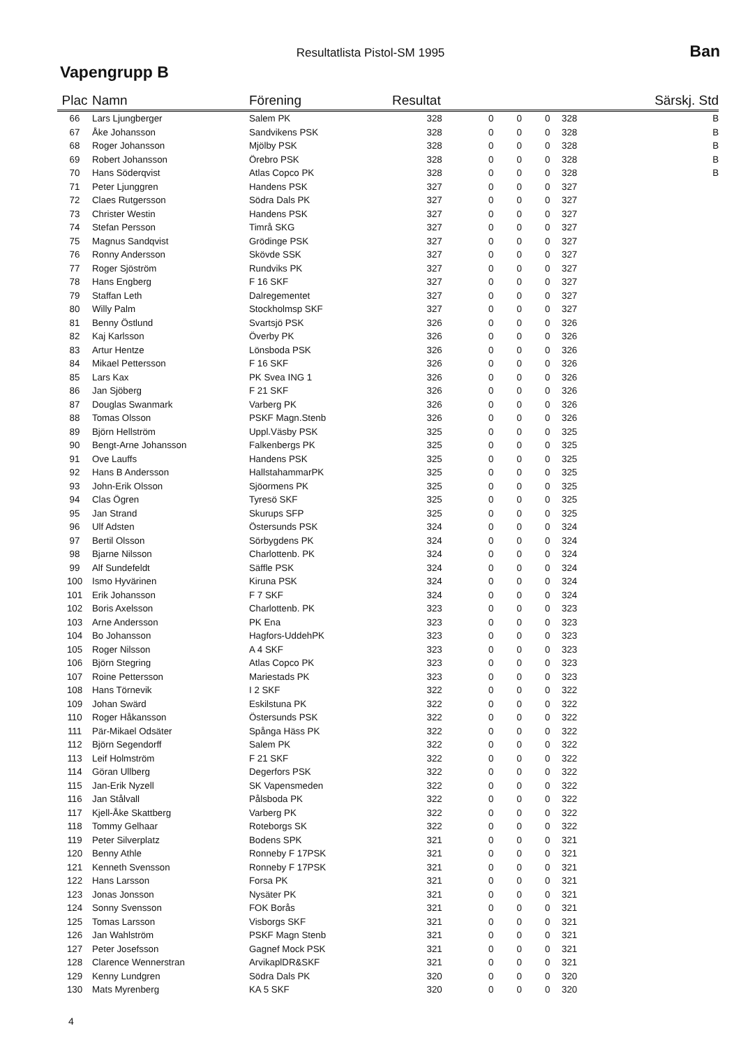Resultatlista Pistol-SM 1995
Vapengrupp B
Ban
| Plac | Namn | Förening | Resultat | | | | | | Särskj. Std |
| --- | --- | --- | --- | --- | --- | --- | --- | --- | --- |
| 66 | Lars Ljungberger | Salem PK | 328 | 0 | 0 | 0 | | 328 | B |
| 67 | Åke Johansson | Sandvikens PSK | 328 | 0 | 0 | 0 | | 328 | B |
| 68 | Roger Johansson | Mjölby PSK | 328 | 0 | 0 | 0 | | 328 | B |
| 69 | Robert Johansson | Örebro PSK | 328 | 0 | 0 | 0 | | 328 | B |
| 70 | Hans Söderqvist | Atlas Copco PK | 328 | 0 | 0 | 0 | | 328 | B |
| 71 | Peter Ljunggren | Handens PSK | 327 | 0 | 0 | 0 | | 327 | |
| 72 | Claes Rutgersson | Södra Dals PK | 327 | 0 | 0 | 0 | | 327 | |
| 73 | Christer Westin | Handens PSK | 327 | 0 | 0 | 0 | | 327 | |
| 74 | Stefan Persson | Timrå SKG | 327 | 0 | 0 | 0 | | 327 | |
| 75 | Magnus Sandqvist | Grödinge PSK | 327 | 0 | 0 | 0 | | 327 | |
| 76 | Ronny Andersson | Skövde SSK | 327 | 0 | 0 | 0 | | 327 | |
| 77 | Roger Sjöström | Rundviks PK | 327 | 0 | 0 | 0 | | 327 | |
| 78 | Hans Engberg | F 16 SKF | 327 | 0 | 0 | 0 | | 327 | |
| 79 | Staffan Leth | Dalregementet | 327 | 0 | 0 | 0 | | 327 | |
| 80 | Willy Palm | Stockholmsp SKF | 327 | 0 | 0 | 0 | | 327 | |
| 81 | Benny Östlund | Svartsjö PSK | 326 | 0 | 0 | 0 | | 326 | |
| 82 | Kaj Karlsson | Överby PK | 326 | 0 | 0 | 0 | | 326 | |
| 83 | Artur Hentze | Lönsboda PSK | 326 | 0 | 0 | 0 | | 326 | |
| 84 | Mikael Pettersson | F 16 SKF | 326 | 0 | 0 | 0 | | 326 | |
| 85 | Lars Kax | PK Svea ING 1 | 326 | 0 | 0 | 0 | | 326 | |
| 86 | Jan Sjöberg | F 21 SKF | 326 | 0 | 0 | 0 | | 326 | |
| 87 | Douglas Swanmark | Varberg PK | 326 | 0 | 0 | 0 | | 326 | |
| 88 | Tomas Olsson | PSKF Magn.Stenb | 326 | 0 | 0 | 0 | | 326 | |
| 89 | Björn Hellström | Uppl.Väsby PSK | 325 | 0 | 0 | 0 | | 325 | |
| 90 | Bengt-Arne Johansson | Falkenbergs PK | 325 | 0 | 0 | 0 | | 325 | |
| 91 | Ove Lauffs | Handens PSK | 325 | 0 | 0 | 0 | | 325 | |
| 92 | Hans B Andersson | HallstahammarPK | 325 | 0 | 0 | 0 | | 325 | |
| 93 | John-Erik Olsson | Sjöormens PK | 325 | 0 | 0 | 0 | | 325 | |
| 94 | Clas Ögren | Tyresö SKF | 325 | 0 | 0 | 0 | | 325 | |
| 95 | Jan Strand | Skurups SFP | 325 | 0 | 0 | 0 | | 325 | |
| 96 | Ulf Adsten | Östersunds PSK | 324 | 0 | 0 | 0 | | 324 | |
| 97 | Bertil Olsson | Sörbygdens PK | 324 | 0 | 0 | 0 | | 324 | |
| 98 | Bjarne Nilsson | Charlottenb. PK | 324 | 0 | 0 | 0 | | 324 | |
| 99 | Alf Sundefeldt | Säffle PSK | 324 | 0 | 0 | 0 | | 324 | |
| 100 | Ismo Hyvärinen | Kiruna PSK | 324 | 0 | 0 | 0 | | 324 | |
| 101 | Erik Johansson | F 7 SKF | 324 | 0 | 0 | 0 | | 324 | |
| 102 | Boris Axelsson | Charlottenb. PK | 323 | 0 | 0 | 0 | | 323 | |
| 103 | Arne Andersson | PK Ena | 323 | 0 | 0 | 0 | | 323 | |
| 104 | Bo Johansson | Hagfors-UddehPK | 323 | 0 | 0 | 0 | | 323 | |
| 105 | Roger Nilsson | A 4 SKF | 323 | 0 | 0 | 0 | | 323 | |
| 106 | Björn Stegring | Atlas Copco PK | 323 | 0 | 0 | 0 | | 323 | |
| 107 | Roine Pettersson | Mariestads PK | 323 | 0 | 0 | 0 | | 323 | |
| 108 | Hans Törnevik | I 2 SKF | 322 | 0 | 0 | 0 | | 322 | |
| 109 | Johan Swärd | Eskilstuna PK | 322 | 0 | 0 | 0 | | 322 | |
| 110 | Roger Håkansson | Östersunds PSK | 322 | 0 | 0 | 0 | | 322 | |
| 111 | Pär-Mikael Odsäter | Spånga Häss PK | 322 | 0 | 0 | 0 | | 322 | |
| 112 | Björn Segendorff | Salem PK | 322 | 0 | 0 | 0 | | 322 | |
| 113 | Leif Holmström | F 21 SKF | 322 | 0 | 0 | 0 | | 322 | |
| 114 | Göran Ullberg | Degerfors PSK | 322 | 0 | 0 | 0 | | 322 | |
| 115 | Jan-Erik Nyzell | SK Vapensmeden | 322 | 0 | 0 | 0 | | 322 | |
| 116 | Jan Stålvall | Pålsboda PK | 322 | 0 | 0 | 0 | | 322 | |
| 117 | Kjell-Åke Skattberg | Varberg PK | 322 | 0 | 0 | 0 | | 322 | |
| 118 | Tommy Gelhaar | Roteborgs SK | 322 | 0 | 0 | 0 | | 322 | |
| 119 | Peter Silverplatz | Bodens SPK | 321 | 0 | 0 | 0 | | 321 | |
| 120 | Benny Athle | Ronneby F 17PSK | 321 | 0 | 0 | 0 | | 321 | |
| 121 | Kenneth Svensson | Ronneby F 17PSK | 321 | 0 | 0 | 0 | | 321 | |
| 122 | Hans Larsson | Forsa PK | 321 | 0 | 0 | 0 | | 321 | |
| 123 | Jonas Jonsson | Nysäter PK | 321 | 0 | 0 | 0 | | 321 | |
| 124 | Sonny Svensson | FOK Borås | 321 | 0 | 0 | 0 | | 321 | |
| 125 | Tomas Larsson | Visborgs SKF | 321 | 0 | 0 | 0 | | 321 | |
| 126 | Jan Wahlström | PSKF Magn Stenb | 321 | 0 | 0 | 0 | | 321 | |
| 127 | Peter Josefsson | Gagnef Mock PSK | 321 | 0 | 0 | 0 | | 321 | |
| 128 | Clarence Wennerstran | ArvikaplDR&SKF | 321 | 0 | 0 | 0 | | 321 | |
| 129 | Kenny Lundgren | Södra Dals PK | 320 | 0 | 0 | 0 | | 320 | |
| 130 | Mats Myrenberg | KA 5 SKF | 320 | 0 | 0 | 0 | | 320 | |
4